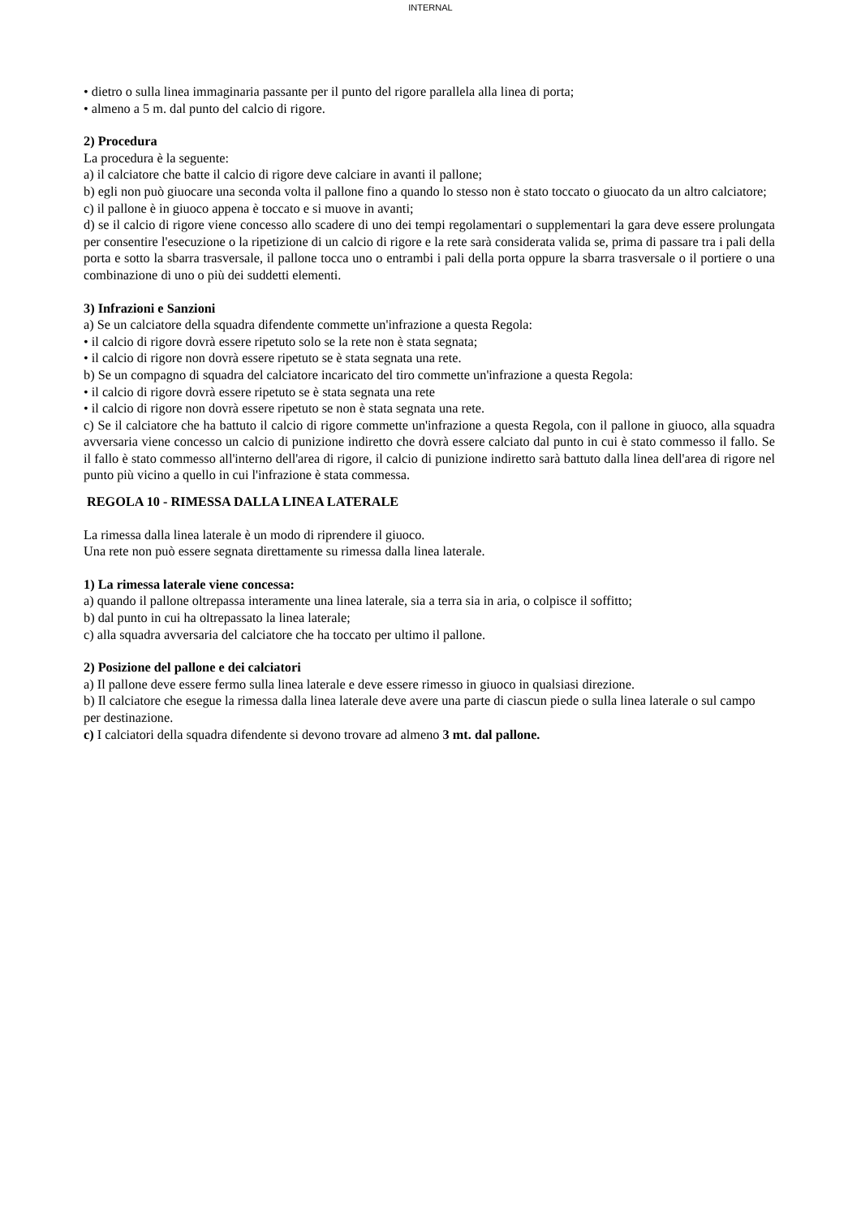INTERNAL
• dietro o sulla linea immaginaria passante per il punto del rigore parallela alla linea di porta;
• almeno a 5 m. dal punto del calcio di rigore.
2) Procedura
La procedura è la seguente:
a) il calciatore che batte il calcio di rigore deve calciare in avanti il pallone;
b) egli non può giuocare una seconda volta il pallone fino a quando lo stesso non è stato toccato o giuocato da un altro calciatore;
c) il pallone è in giuoco appena è toccato e si muove in avanti;
d) se il calcio di rigore viene concesso allo scadere di uno dei tempi regolamentari o supplementari la gara deve essere prolungata per consentire l'esecuzione o la ripetizione di un calcio di rigore e la rete sarà considerata valida se, prima di passare tra i pali della porta e sotto la sbarra trasversale, il pallone tocca uno o entrambi i pali della porta oppure la sbarra trasversale o il portiere o una combinazione di uno o più dei suddetti elementi.
3) Infrazioni e Sanzioni
a) Se un calciatore della squadra difendente commette un'infrazione a questa Regola:
• il calcio di rigore dovrà essere ripetuto solo se la rete non è stata segnata;
• il calcio di rigore non dovrà essere ripetuto se è stata segnata una rete.
b) Se un compagno di squadra del calciatore incaricato del tiro commette un'infrazione a questa Regola:
• il calcio di rigore dovrà essere ripetuto se è stata segnata una rete
• il calcio di rigore non dovrà essere ripetuto se non è stata segnata una rete.
c) Se il calciatore che ha battuto il calcio di rigore commette un'infrazione a questa Regola, con il pallone in giuoco, alla squadra avversaria viene concesso un calcio di punizione indiretto che dovrà essere calciato dal punto in cui è stato commesso il fallo. Se il fallo è stato commesso all'interno dell'area di rigore, il calcio di punizione indiretto sarà battuto dalla linea dell'area di rigore nel punto più vicino a quello in cui l'infrazione è stata commessa.
REGOLA 10 - RIMESSA DALLA LINEA LATERALE
La rimessa dalla linea laterale è un modo di riprendere il giuoco.
Una rete non può essere segnata direttamente su rimessa dalla linea laterale.
1) La rimessa laterale viene concessa:
a) quando il pallone oltrepassa interamente una linea laterale, sia a terra sia in aria, o colpisce il soffitto;
b) dal punto in cui ha oltrepassato la linea laterale;
c) alla squadra avversaria del calciatore che ha toccato per ultimo il pallone.
2) Posizione del pallone e dei calciatori
a) Il pallone deve essere fermo sulla linea laterale e deve essere rimesso in giuoco in qualsiasi direzione.
b) Il calciatore che esegue la rimessa dalla linea laterale deve avere una parte di ciascun piede o sulla linea laterale o sul campo per destinazione.
c) I calciatori della squadra difendente si devono trovare ad almeno 3 mt. dal pallone.